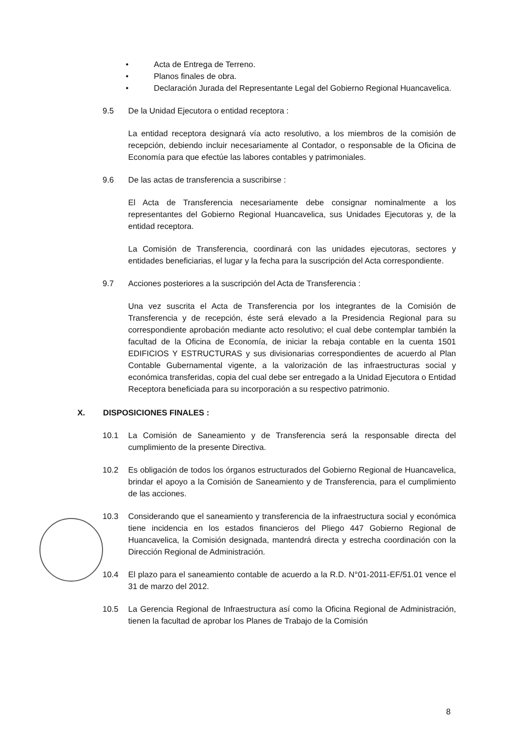• Acta de Entrega de Terreno.
• Planos finales de obra.
• Declaración Jurada del Representante Legal del Gobierno Regional Huancavelica.
9.5 De la Unidad Ejecutora o entidad receptora :
La entidad receptora designará vía acto resolutivo, a los miembros de la comisión de recepción, debiendo incluir necesariamente al Contador, o responsable de la Oficina de Economía para que efectúe las labores contables y patrimoniales.
9.6 De las actas de transferencia a suscribirse :
El Acta de Transferencia necesariamente debe consignar nominalmente a los representantes del Gobierno Regional Huancavelica, sus Unidades Ejecutoras y, de la entidad receptora.
La Comisión de Transferencia, coordinará con las unidades ejecutoras, sectores y entidades beneficiarias, el lugar y la fecha para la suscripción del Acta correspondiente.
9.7 Acciones posteriores a la suscripción del Acta de Transferencia :
Una vez suscrita el Acta de Transferencia por los integrantes de la Comisión de Transferencia y de recepción, éste será elevado a la Presidencia Regional para su correspondiente aprobación mediante acto resolutivo; el cual debe contemplar también la facultad de la Oficina de Economía, de iniciar la rebaja contable en la cuenta 1501 EDIFICIOS Y ESTRUCTURAS y sus divisionarias correspondientes de acuerdo al Plan Contable Gubernamental vigente, a la valorización de las infraestructuras social y económica transferidas, copia del cual debe ser entregado a la Unidad Ejecutora o Entidad Receptora beneficiada para su incorporación a su respectivo patrimonio.
X. DISPOSICIONES FINALES :
10.1 La Comisión de Saneamiento y de Transferencia será la responsable directa del cumplimiento de la presente Directiva.
10.2 Es obligación de todos los órganos estructurados del Gobierno Regional de Huancavelica, brindar el apoyo a la Comisión de Saneamiento y de Transferencia, para el cumplimiento de las acciones.
10.3 Considerando que el saneamiento y transferencia de la infraestructura social y económica tiene incidencia en los estados financieros del Pliego 447 Gobierno Regional de Huancavelica, la Comisión designada, mantendrá directa y estrecha coordinación con la Dirección Regional de Administración.
10.4 El plazo para el saneamiento contable de acuerdo a la R.D. N°01-2011-EF/51.01 vence el 31 de marzo del 2012.
10.5 La Gerencia Regional de Infraestructura así como la Oficina Regional de Administración, tienen la facultad de aprobar los Planes de Trabajo de la Comisión
8